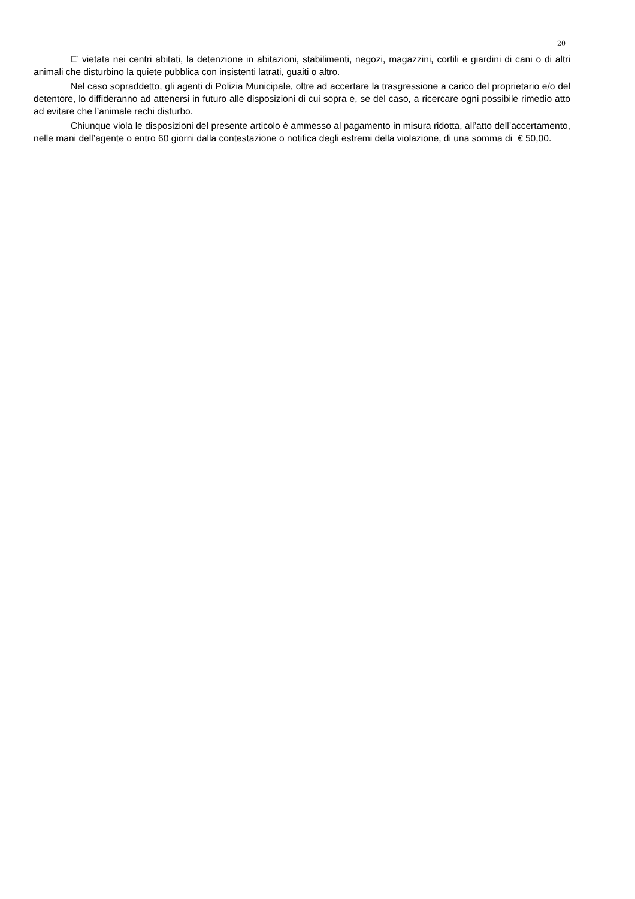20
E’ vietata nei centri abitati, la detenzione in abitazioni, stabilimenti, negozi, magazzini, cortili e giardini di cani o di altri animali che disturbino la quiete pubblica con insistenti latrati, guaiti o altro.
Nel caso sopraddetto, gli agenti di Polizia Municipale, oltre ad accertare la trasgressione a carico del proprietario e/o del detentore, lo diffideranno ad attenersi in futuro alle disposizioni di cui sopra e, se del caso, a ricercare ogni possibile rimedio atto ad evitare che l’animale rechi disturbo.
Chiunque viola le disposizioni del presente articolo è ammesso al pagamento in misura ridotta, all’atto dell’accertamento, nelle mani dell’agente o entro 60 giorni dalla contestazione o notifica degli estremi della violazione, di una somma di € 50,00.